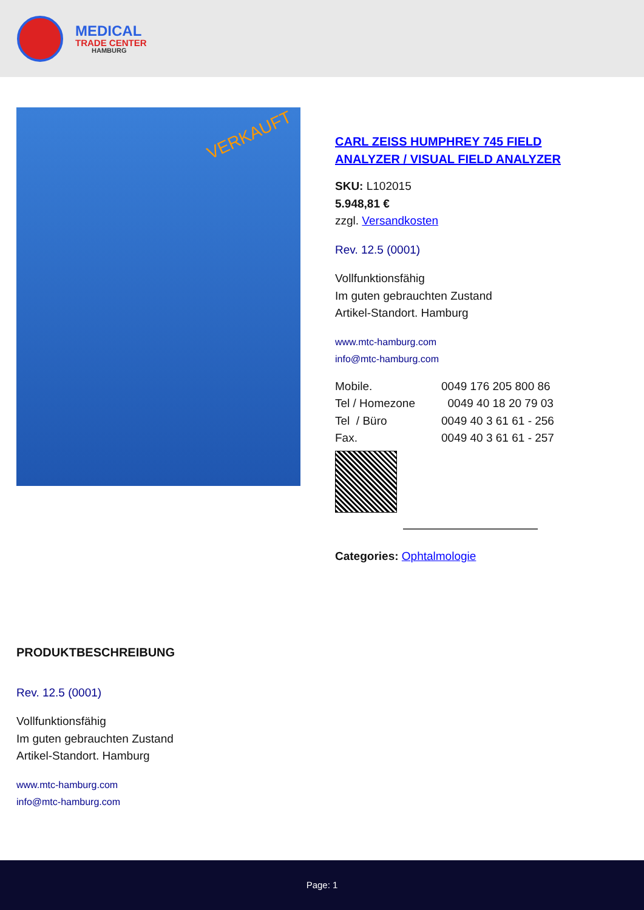MEDICAL
TRADE CENTER
HAMBURG
VERKAUFT
CARL ZEISS HUMPHREY 745 FIELD ANALYZER / VISUAL FIELD ANALYZER
SKU: L102015
5.948,81 €
zzgl. Versandkosten
Rev. 12.5 (0001)
Vollfunktionsfähig
Im guten gebrauchten Zustand
Artikel-Standort. Hamburg
www.mtc-hamburg.com
info@mtc-hamburg.com
| Mobile. | 0049 176 205 800 86 |
| Tel / Homezone | 0049 40 18 20 79 03 |
| Tel / Büro | 0049 40 3 61 61 - 256 |
| Fax. | 0049 40 3 61 61 - 257 |
Categories: Ophtalmologie
PRODUKTBESCHREIBUNG
Rev. 12.5 (0001)
Vollfunktionsfähig
Im guten gebrauchten Zustand
Artikel-Standort. Hamburg
www.mtc-hamburg.com
info@mtc-hamburg.com
Page: 1